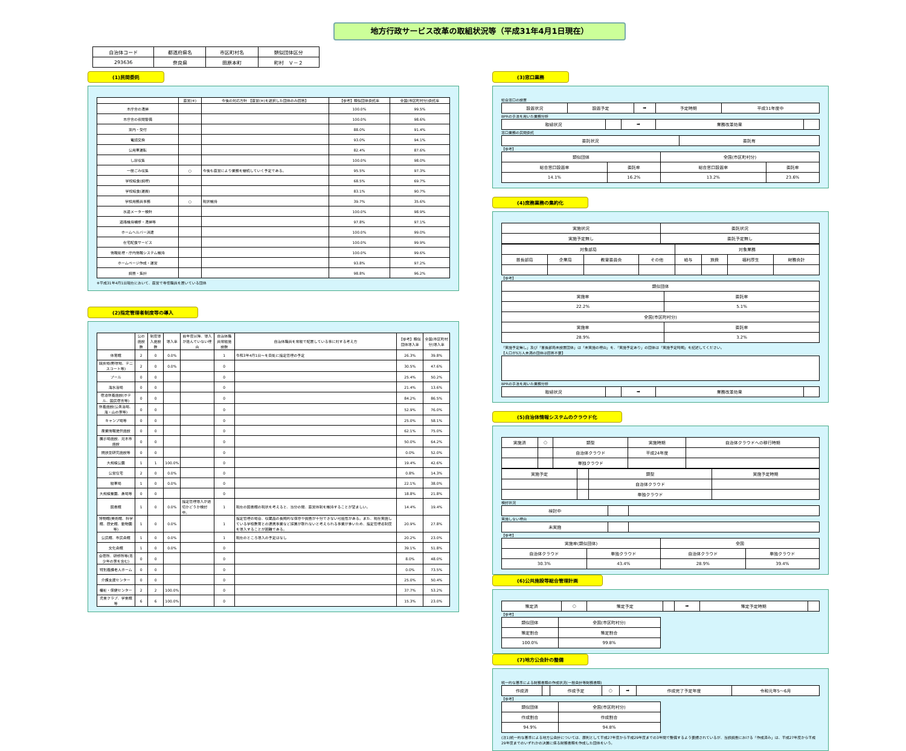地方行政サービス改革の取組状況等（平成31年4月1日現在）
| 自治体コード | 都道府県名 | 市区町村名 | 類似団体区分 |
| 293636 | 奈良県 | 田原本町 | 町村 Ｖ－２ |
(1)民間委託
| | 直営(※) | 今後の対応方針 【直営(※)を選択した団体のみ回答】 | 【参考】類似団体委託率 | 全国(市区町村分)委託率 |
| --- | --- | --- | --- | --- |
| 本庁舎の清掃 | | | 100.0% | 99.5% |
| 本庁舎の夜間警備 | | | 100.0% | 98.6% |
| 案内・受付 | | | 88.0% | 91.4% |
| 電話交換 | | | 93.0% | 94.1% |
| 公用車運転 | | | 82.4% | 87.6% |
| し尿収集 | | | 100.0% | 98.0% |
| 一般ごみ収集 | ○ | 今後も直営により業務を継続していく予定である。 | 95.5% | 97.3% |
| 学校給食(調理) | | | 68.5% | 69.7% |
| 学校給食(運搬) | | | 83.1% | 90.7% |
| 学校用務員事務 | ○ | 現状維持 | 39.7% | 35.6% |
| 水道メーター検針 | | | 100.0% | 98.9% |
| 道路維持補修・清掃等 | | | 97.8% | 97.1% |
| ホームヘルパー派遣 | | | 100.0% | 99.0% |
| 在宅配食サービス | | | 100.0% | 99.9% |
| 情報処理・庁内情報システム維持 | | | 100.0% | 99.6% |
| ホームページ作成・運営 | | | 93.8% | 97.2% |
| 調査・集計 | | | 98.8% | 96.2% |
※平成31年4月1日現在において、直営で専任職員を置いている団体
(2)指定管理者制度等の導入
| | 公の施設数 | 制度導入施設数 | 導入率 | 前年度以降、導入が進んでいない理由 | 自治体職員常駐施設数 | 自治体職員を常駐で配置している事に対する考え方 | 【参考】類似団体導入率 | 全国(市区町村分)導入率 |
| --- | --- | --- | --- | --- | --- | --- | --- | --- |
| 体育館 | 2 | 0 | 0.0% | | 1 | 令和3年4月1日～を目処に指定管理の予定 | 26.3% | 39.8% |
| 競技場(野球場、テニスコート等) | 2 | 0 | 0.0% | | 0 | | 30.5% | 47.6% |
| プール | 0 | 0 | | | 0 | | 25.4% | 50.2% |
| 海水浴場 | 0 | 0 | | | 0 | | 21.4% | 13.6% |
| 宿泊休養施設(ホテル、国民宿舎等) | 0 | 0 | | | 0 | | 84.2% | 86.5% |
| 休養施設(公衆浴場、海・山の家等) | 0 | 0 | | | 0 | | 52.9% | 76.0% |
| キャンプ場等 | 0 | 0 | | | 0 | | 25.0% | 58.1% |
| 産業情報提供施設 | 0 | 0 | | | 0 | | 62.1% | 75.0% |
| 展示場施設、見本市施設 | 0 | 0 | | | 0 | | 50.0% | 64.2% |
| 開放型研究施設等 | 0 | 0 | | | 0 | | 0.0% | 52.0% |
| 大規模公園 | 1 | 1 | 100.0% | | 0 | | 19.4% | 42.6% |
| 公営住宅 | 2 | 0 | 0.0% | | 0 | | 0.8% | 14.3% |
| 駐車場 | 1 | 0 | 0.0% | | 0 | | 22.1% | 38.0% |
| 大規模霊園、斎場等 | 0 | 0 | | | 0 | | 18.8% | 21.8% |
| 図書館 | 1 | 0 | 0.0% | 指定管理導入が適切かどうか検討中。 | 1 | 現在の図書館の現状を考えると、当分の間、直営体制を維持することが望ましい。 | 14.4% | 19.4% |
| 博物館(美術館、科学館、歴史館、動物園等) | 1 | 0 | 0.0% | | 1 | 指定管理の場合、収蔵品の長期的な保存や調査が十分できない可能性がある。また、現在実施している学校教育との連携事業など採算が取れないと考えられる事業が多いため、指定管理者制度を導入することが困難である。 | 20.9% | 27.8% |
| 公民館、市民会館 | 1 | 0 | 0.0% | | 1 | 現在のところ導入の予定はなし | 20.2% | 23.0% |
| 文化会館 | 1 | 0 | 0.0% | | 0 | | 39.1% | 51.8% |
| 合宿所、研修所等(青少年の家を含む) | 0 | 0 | | | 0 | | 8.0% | 48.0% |
| 特別養護老人ホーム | 0 | 0 | | | 0 | | 0.0% | 73.5% |
| 介護支援センター | 0 | 0 | | | 0 | | 25.0% | 50.4% |
| 福祉・保健センター | 2 | 2 | 100.0% | | 0 | | 37.7% | 53.2% |
| 児童クラブ、学童館等 | 6 | 6 | 100.0% | | 0 | | 15.3% | 23.0% |
(3)窓口業務
総合窓口の設置
| 設置状況 | 設置予定 | ➡ | 予定時期 | 平成31年度中 |
BPRの手法を用いた業務分析
| 取組状況 | | ➡ | 業務改革効果 | |
窓口業務の民間委託
| 委託状況 | 委託有 |
【参考】
| 類似団体 | | 全国(市区町村分) | |
| 総合窓口設置率 | 委託率 | 総合窓口設置率 | 委託率 |
| 14.1% | 16.2% | 13.2% | 23.6% |
(4)庶務業務の集約化
| 実施状況 | 委託状況 |
| 実施予定無し | 委託予定無し |
| 対象部局 | | | | 対象業務 | | | |
| 首長部局 | 企業局 | 教育委員会 | その他 | 給与 | 旅費 | 福利厚生 | 財務会計 |
【参考】
| 類似団体 | |
| 実施率 | 委託率 |
| 22.2% | 5.1% |
| 全国(市区町村分) | |
| 実施率 | 委託率 |
| 28.9% | 3.2% |
「実施予定無し」及び「首長部局未設置団体」は「未実施の理由」を、「実施予定あり」の団体は「実施予定時期」を記述してください。
【人口が5万人未満の団体は回答不要】
BPRの手法を用いた業務分析
| 取組状況 | | ➡ | 業務改革効果 | |
(5)自治体情報システムのクラウド化
| 実施済 | ○ | 類型 | 実施時期 | 自治体クラウドへの移行時期 |
| | | 自治体クラウド | 平成24年度 | |
| | | 単独クラウド | | |
| 実施予定 | | 類型 | 実施予定時期 |
| | | 自治体クラウド | |
| | | 単独クラウド | |
検討状況
| 検討中 | | |
実施しない理由
| 未実施 | | |
【参考】
| 実施率(類似団体) | | 全国 | |
| 自治体クラウド | 単独クラウド | 自治体クラウド | 単独クラウド |
| 30.3% | 43.4% | 28.9% | 39.4% |
(6)公共施設等総合管理計画
| 策定済 | ○ | 策定予定 | | ➡ | 策定予定時期 | |
【参考】
| 類似団体 | 全国(市区町村分) |
| 策定割合 | 策定割合 |
| 100.0% | 99.8% |
(7)地方公会計の整備
統一的な基準による財務書類の作成状況(一般会計等財務書類)
| 作成済 | | 作成予定 | ○ | ➡ | 作成完了予定年度 | 令和元年5～6月 |
【参考】
| 類似団体 | 全国(市区町村分) |
| 作成割合 | 作成割合 |
| 94.9% | 94.8% |
(注1)統一的な基準による地方公会計については、原則として平成27年度から平成29年度までの3年間で整備するよう要請されているが、当該調査における「作成済み」は、平成27年度から平成29年度までのいずれかの決算に係る財務書類を作成した団体をいう。